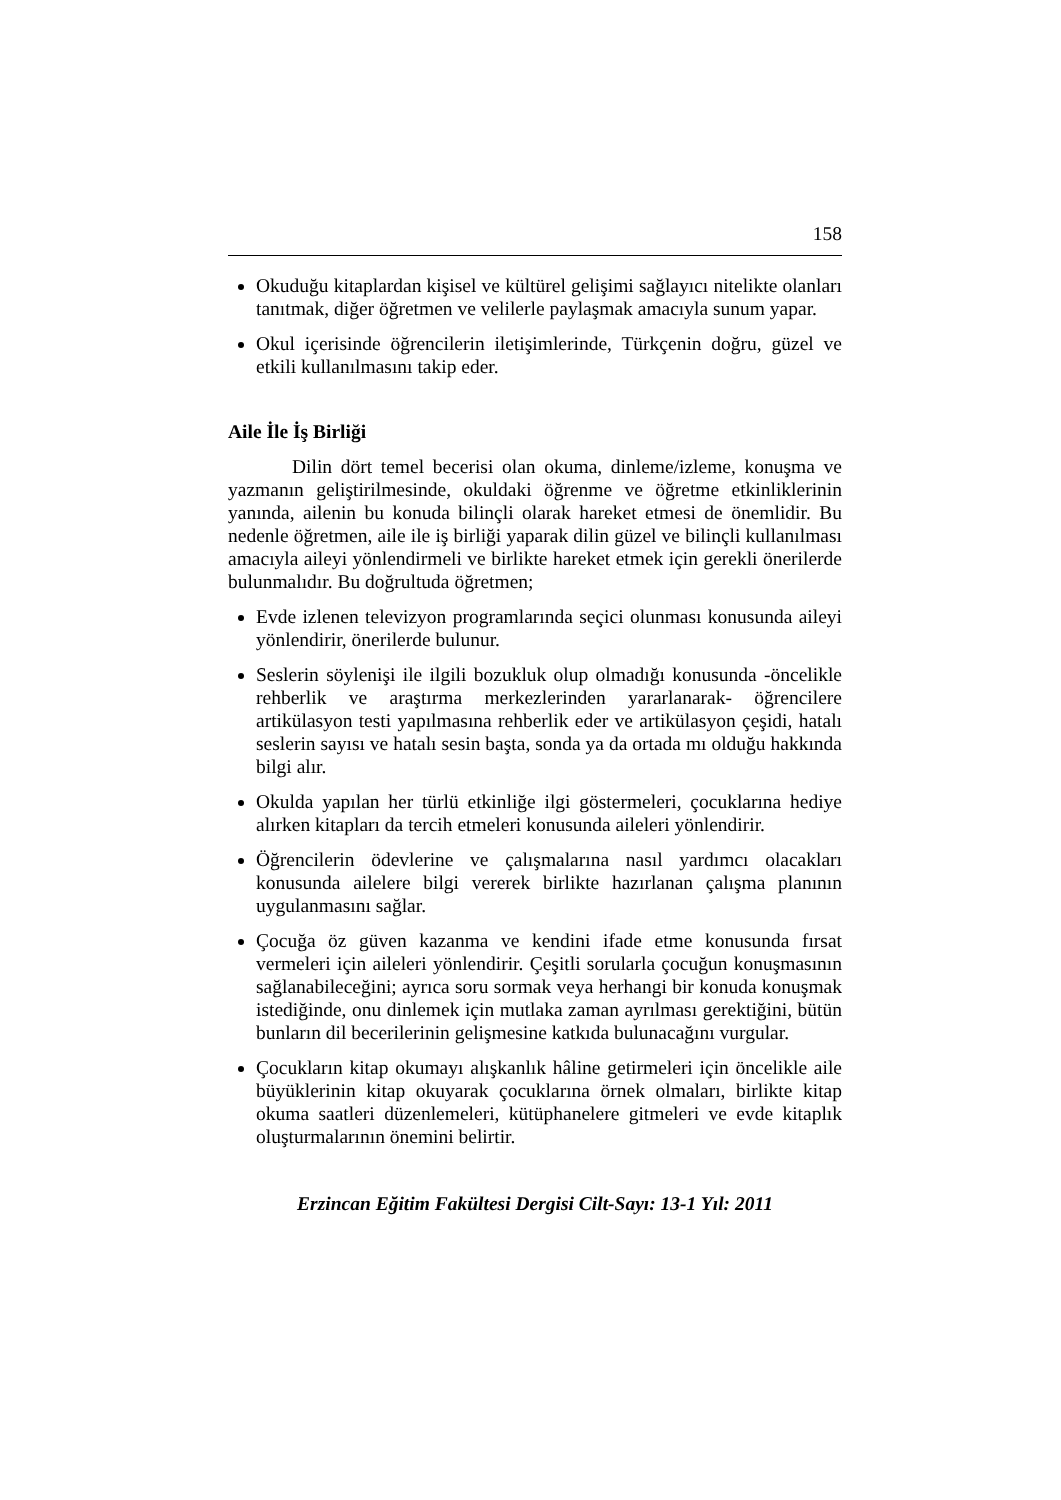158
Okuduğu kitaplardan kişisel ve kültürel gelişimi sağlayıcı nitelikte olanları tanıtmak, diğer öğretmen ve velilerle paylaşmak amacıyla sunum yapar.
Okul içerisinde öğrencilerin iletişimlerinde, Türkçenin doğru, güzel ve etkili kullanılmasını takip eder.
Aile İle İş Birliği
Dilin dört temel becerisi olan okuma, dinleme/izleme, konuşma ve yazmanın geliştirilmesinde, okuldaki öğrenme ve öğretme etkinliklerinin yanında, ailenin bu konuda bilinçli olarak hareket etmesi de önemlidir. Bu nedenle öğretmen, aile ile iş birliği yaparak dilin güzel ve bilinçli kullanılması amacıyla aileyi yönlendirmeli ve birlikte hareket etmek için gerekli önerilerde bulunmalıdır. Bu doğrultuda öğretmen;
Evde izlenen televizyon programlarında seçici olunması konusunda aileyi yönlendirir, önerilerde bulunur.
Seslerin söylenişi ile ilgili bozukluk olup olmadığı konusunda -öncelikle rehberlik ve araştırma merkezlerinden yararlanarak- öğrencilere artikülasyon testi yapılmasına rehberlik eder ve artikülasyon çeşidi, hatalı seslerin sayısı ve hatalı sesin başta, sonda ya da ortada mı olduğu hakkında bilgi alır.
Okulda yapılan her türlü etkinliğe ilgi göstermeleri, çocuklarına hediye alırken kitapları da tercih etmeleri konusunda aileleri yönlendirir.
Öğrencilerin ödevlerine ve çalışmalarına nasıl yardımcı olacakları konusunda ailelere bilgi vererek birlikte hazırlanan çalışma planının uygulanmasını sağlar.
Çocuğa öz güven kazanma ve kendini ifade etme konusunda fırsat vermeleri için aileleri yönlendirir. Çeşitli sorularla çocuğun konuşmasının sağlanabileceğini; ayrıca soru sormak veya herhangi bir konuda konuşmak istediğinde, onu dinlemek için mutlaka zaman ayrılması gerektiğini, bütün bunların dil becerilerinin gelişmesine katkıda bulunacağını vurgular.
Çocukların kitap okumayı alışkanlık hâline getirmeleri için öncelikle aile büyüklerinin kitap okuyarak çocuklarına örnek olmaları, birlikte kitap okuma saatleri düzenlemeleri, kütüphanelere gitmeleri ve evde kitaplık oluşturmalarının önemini belirtir.
Erzincan Eğitim Fakültesi Dergisi Cilt-Sayı: 13-1 Yıl: 2011